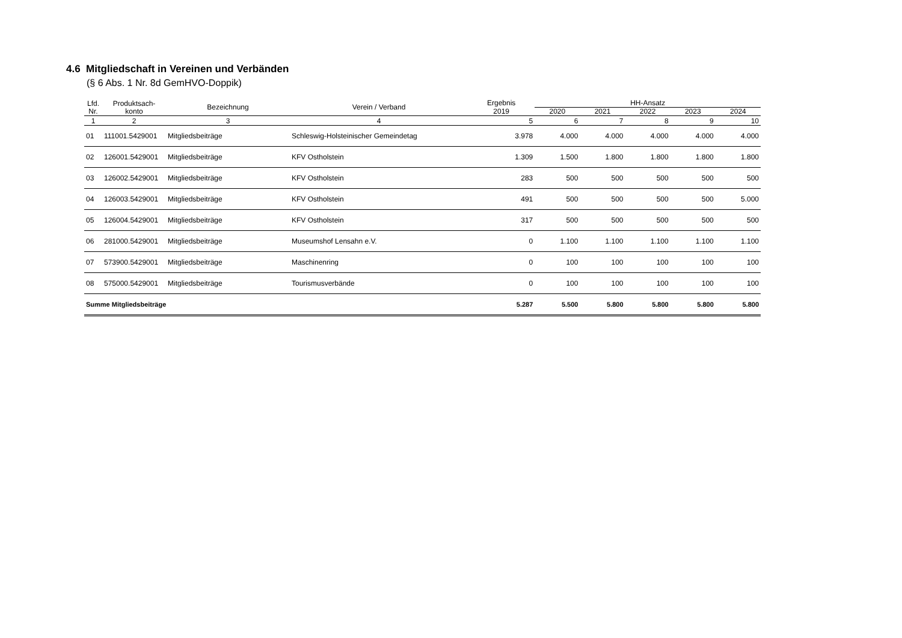4.6 Mitgliedschaft in Vereinen und Verbänden
(§ 6 Abs. 1 Nr. 8d GemHVO-Doppik)
| Lfd. Nr. | Produktsach- konto | Bezeichnung | Verein / Verband | Ergebnis | HH-Ansatz | | | | |
| --- | --- | --- | --- | --- | --- | --- | --- | --- | --- |
| | | | | 2019 | 2020 | 2021 | 2022 | 2023 | 2024 |
| 1 | 2 | 3 | 4 | 5 | 6 | 7 | 8 | 9 | 10 |
| 01 | 111001.5429001 | Mitgliedsbeiträge | Schleswig-Holsteinischer Gemeindetag | 3.978 | 4.000 | 4.000 | 4.000 | 4.000 | 4.000 |
| 02 | 126001.5429001 | Mitgliedsbeiträge | KFV Ostholstein | 1.309 | 1.500 | 1.800 | 1.800 | 1.800 | 1.800 |
| 03 | 126002.5429001 | Mitgliedsbeiträge | KFV Ostholstein | 283 | 500 | 500 | 500 | 500 | 500 |
| 04 | 126003.5429001 | Mitgliedsbeiträge | KFV Ostholstein | 491 | 500 | 500 | 500 | 500 | 5.000 |
| 05 | 126004.5429001 | Mitgliedsbeiträge | KFV Ostholstein | 317 | 500 | 500 | 500 | 500 | 500 |
| 06 | 281000.5429001 | Mitgliedsbeiträge | Museumshof Lensahn e.V. | 0 | 1.100 | 1.100 | 1.100 | 1.100 | 1.100 |
| 07 | 573900.5429001 | Mitgliedsbeiträge | Maschinenring | 0 | 100 | 100 | 100 | 100 | 100 |
| 08 | 575000.5429001 | Mitgliedsbeiträge | Tourismusverbände | 0 | 100 | 100 | 100 | 100 | 100 |
| Summe Mitgliedsbeiträge | | | | 5.287 | 5.500 | 5.800 | 5.800 | 5.800 | 5.800 |